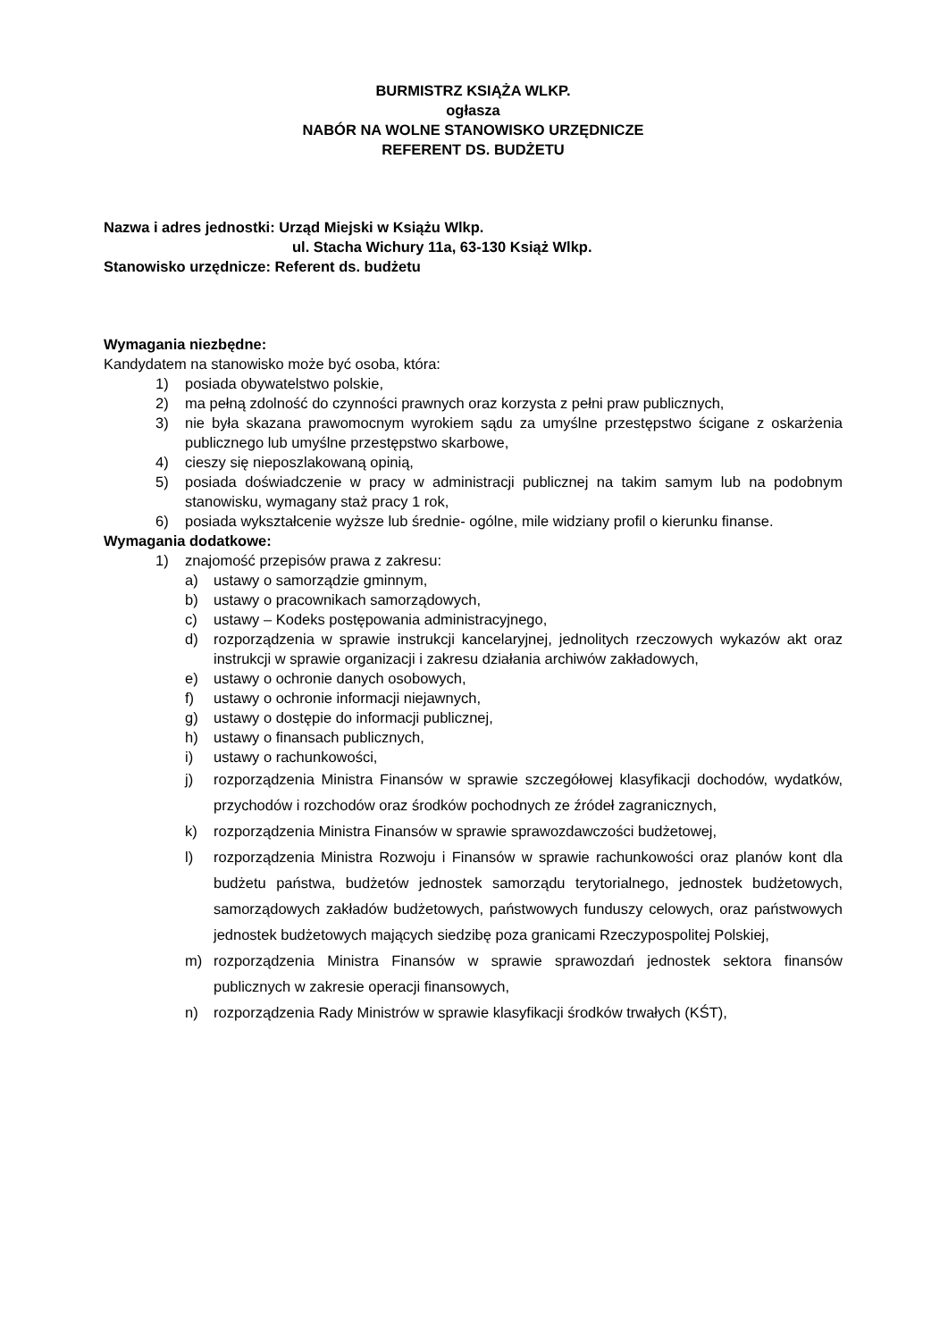BURMISTRZ KSIĄŻA WLKP.
ogłasza
NABÓR NA WOLNE STANOWISKO URZĘDNICZE
REFERENT DS. BUDŻETU
Nazwa i adres jednostki: Urząd Miejski w Książu Wlkp.
ul. Stacha Wichury 11a, 63-130 Książ Wlkp.
Stanowisko urzędnicze: Referent ds. budżetu
Wymagania niezbędne:
Kandydatem na stanowisko może być osoba, która:
1) posiada obywatelstwo polskie,
2) ma pełną zdolność do czynności prawnych oraz korzysta z pełni praw publicznych,
3) nie była skazana prawomocnym wyrokiem sądu za umyślne przestępstwo ścigane z oskarżenia publicznego lub umyślne przestępstwo skarbowe,
4) cieszy się nieposzlakowaną opinią,
5) posiada doświadczenie w pracy w administracji publicznej na takim samym lub na podobnym stanowisku, wymagany staż pracy 1 rok,
6) posiada wykształcenie wyższe lub średnie- ogólne, mile widziany profil o kierunku finanse.
Wymagania dodatkowe:
1) znajomość przepisów prawa z zakresu:
a) ustawy o samorządzie gminnym,
b) ustawy o pracownikach samorządowych,
c) ustawy – Kodeks postępowania administracyjnego,
d) rozporządzenia w sprawie instrukcji kancelaryjnej, jednolitych rzeczowych wykazów akt oraz instrukcji w sprawie organizacji i zakresu działania archiwów zakładowych,
e) ustawy o ochronie danych osobowych,
f) ustawy o ochronie informacji niejawnych,
g) ustawy o dostępie do informacji publicznej,
h) ustawy o finansach publicznych,
i) ustawy o rachunkowości,
j) rozporządzenia Ministra Finansów w sprawie szczegółowej klasyfikacji dochodów, wydatków, przychodów i rozchodów oraz środków pochodnych ze źródeł zagranicznych,
k) rozporządzenia Ministra Finansów w sprawie sprawozdawczości budżetowej,
l) rozporządzenia Ministra Rozwoju i Finansów w sprawie rachunkowości oraz planów kont dla budżetu państwa, budżetów jednostek samorządu terytorialnego, jednostek budżetowych, samorządowych zakładów budżetowych, państwowych funduszy celowych, oraz państwowych jednostek budżetowych mających siedzibę poza granicami Rzeczypospolitej Polskiej,
m) rozporządzenia Ministra Finansów w sprawie sprawozdań jednostek sektora finansów publicznych w zakresie operacji finansowych,
n) rozporządzenia Rady Ministrów w sprawie klasyfikacji środków trwałych (KŚT),